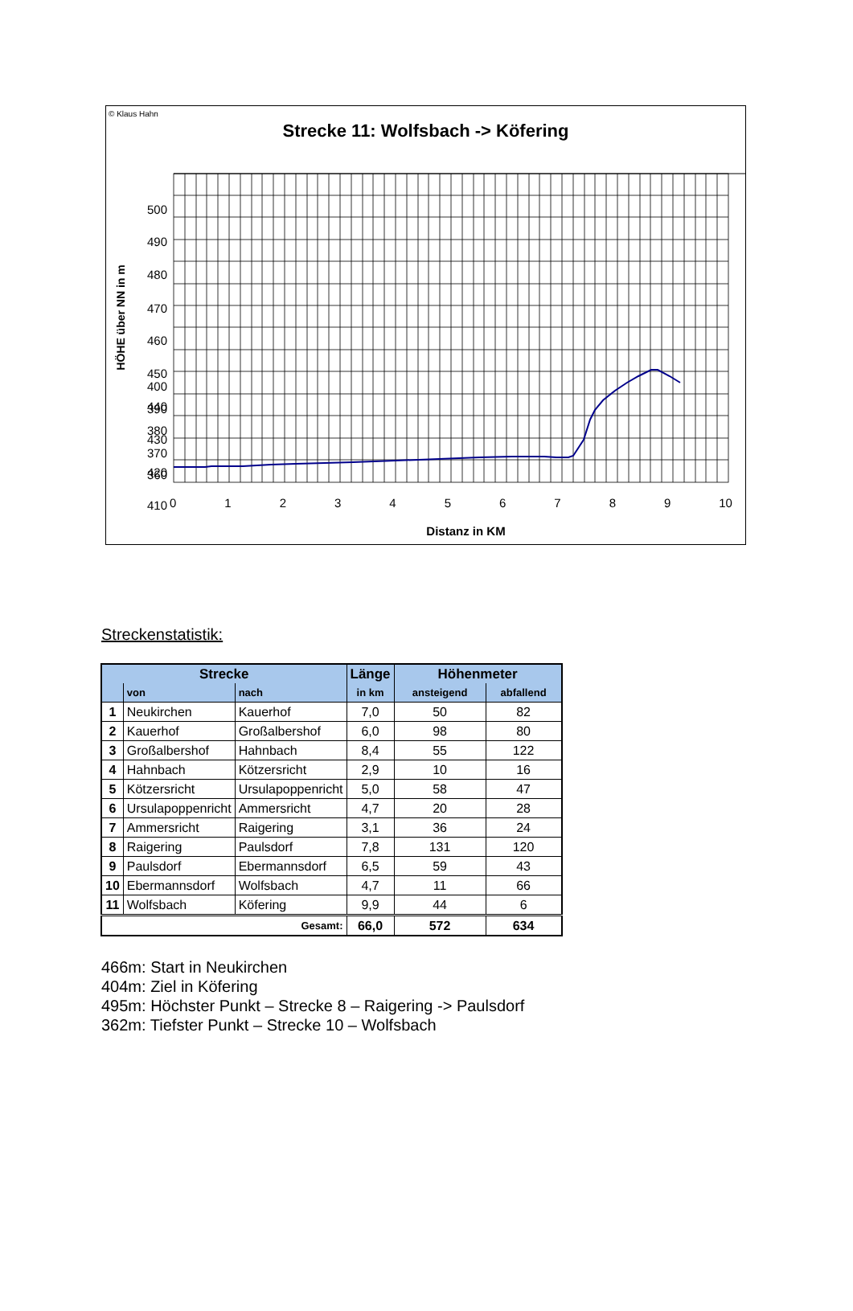© Klaus Hahn
Strecke 11: Wolfsbach -> Köfering
HÖHE über NN in m
500
490
480
470
460
450
440
430
420
410
400
390
380
370
360
0 1 2 3 4 5 6 7 8 9 10
Distanz in KM
Streckenstatistik:
| Strecke | | | Länge | Höhenmeter | |
| --- | --- | --- | --- | --- | --- |
| | von | nach | in km | ansteigend | abfallend |
| 1 | Neukirchen | Kauerhof | 7,0 | 50 | 82 |
| 2 | Kauerhof | Großalbershof | 6,0 | 98 | 80 |
| 3 | Großalbershof | Hahnbach | 8,4 | 55 | 122 |
| 4 | Hahnbach | Kötzersricht | 2,9 | 10 | 16 |
| 5 | Kötzersricht | Ursulapoppenricht | 5,0 | 58 | 47 |
| 6 | Ursulapoppenricht | Ammersricht | 4,7 | 20 | 28 |
| 7 | Ammersricht | Raigering | 3,1 | 36 | 24 |
| 8 | Raigering | Paulsdorf | 7,8 | 131 | 120 |
| 9 | Paulsdorf | Ebermannsdorf | 6,5 | 59 | 43 |
| 10 | Ebermannsdorf | Wolfsbach | 4,7 | 11 | 66 |
| 11 | Wolfsbach | Köfering | 9,9 | 44 | 6 |
| Gesamt: | | | 66,0 | 572 | 634 |
466m: Start in Neukirchen
404m: Ziel in Köfering
495m: Höchster Punkt – Strecke 8 – Raigering -> Paulsdorf
362m: Tiefster Punkt – Strecke 10 – Wolfsbach